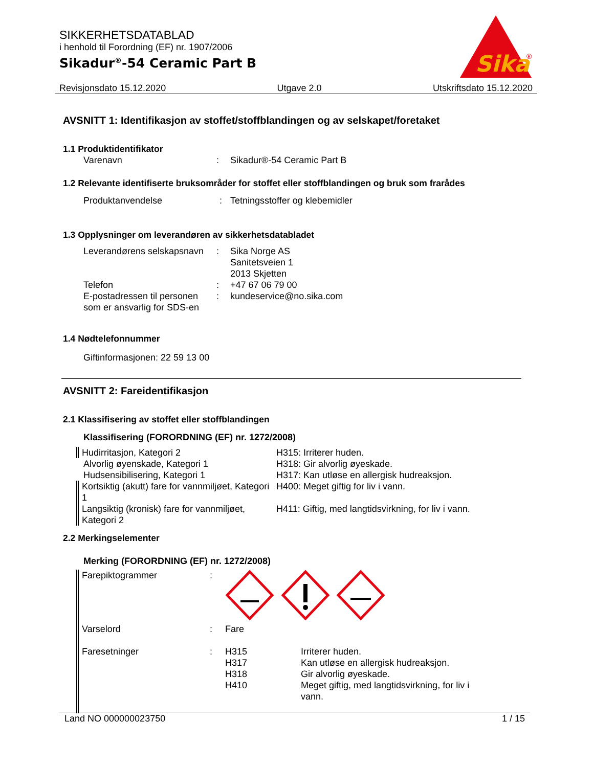SIKKERHETSDATABLAD
i henhold til Forordning (EF) nr. 1907/2006
Sikadur<sup>®</sup>-54 Ceramic Part B
Sika
®
Revisjonsdato 15.12.2020 Utgave 2.0 Utskriftsdato 15.12.2020
AVSNITT 1: Identifikasjon av stoffet/stoffblandingen og av selskapet/foretaket
1.1 Produktidentifikator
| Varenavn | : | Sikadur®-54 Ceramic Part B |
1.2 Relevante identifiserte bruksområder for stoffet eller stoffblandingen og bruk som frarådes
| Produktanvendelse | : | Tetningsstoffer og klebemidler |
1.3 Opplysninger om leverandøren av sikkerhetsdatabladet
| Leverandørens selskapsnavn | : | Sika Norge AS Sanitetsveien 1 2013 Skjetten |
| Telefon | : | +47 67 06 79 00 |
| E-postadressen til personen som er ansvarlig for SDS-en | : | kundeservice@no.sika.com |
1.4 Nødtelefonnummer
Giftinformasjonen: 22 59 13 00
AVSNITT 2: Fareidentifikasjon
2.1 Klassifisering av stoffet eller stoffblandingen
Klassifisering (FORORDNING (EF) nr. 1272/2008)
| Hudirritasjon, Kategori 2 | H315: Irriterer huden. |
| Alvorlig øyenskade, Kategori 1 | H318: Gir alvorlig øyeskade. |
| Hudsensibilisering, Kategori 1 | H317: Kan utløse en allergisk hudreaksjon. |
| Kortsiktig (akutt) fare for vannmiljøet, Kategori 1 | H400: Meget giftig for liv i vann. |
| Langsiktig (kronisk) fare for vannmiljøet, Kategori 2 | H411: Giftig, med langtidsvirkning, for liv i vann. |
2.2 Merkingselementer
Merking (FORORDNING (EF) nr. 1272/2008)
| Farepiktogrammer | : | | |
| Varselord | : | Fare | |
| Faresetninger | : | H315 H317 H318 H410 | Irriterer huden. Kan utløse en allergisk hudreaksjon. Gir alvorlig øyeskade. Meget giftig, med langtidsvirkning, for liv i vann. |
Land NO 000000023750 1 / 15